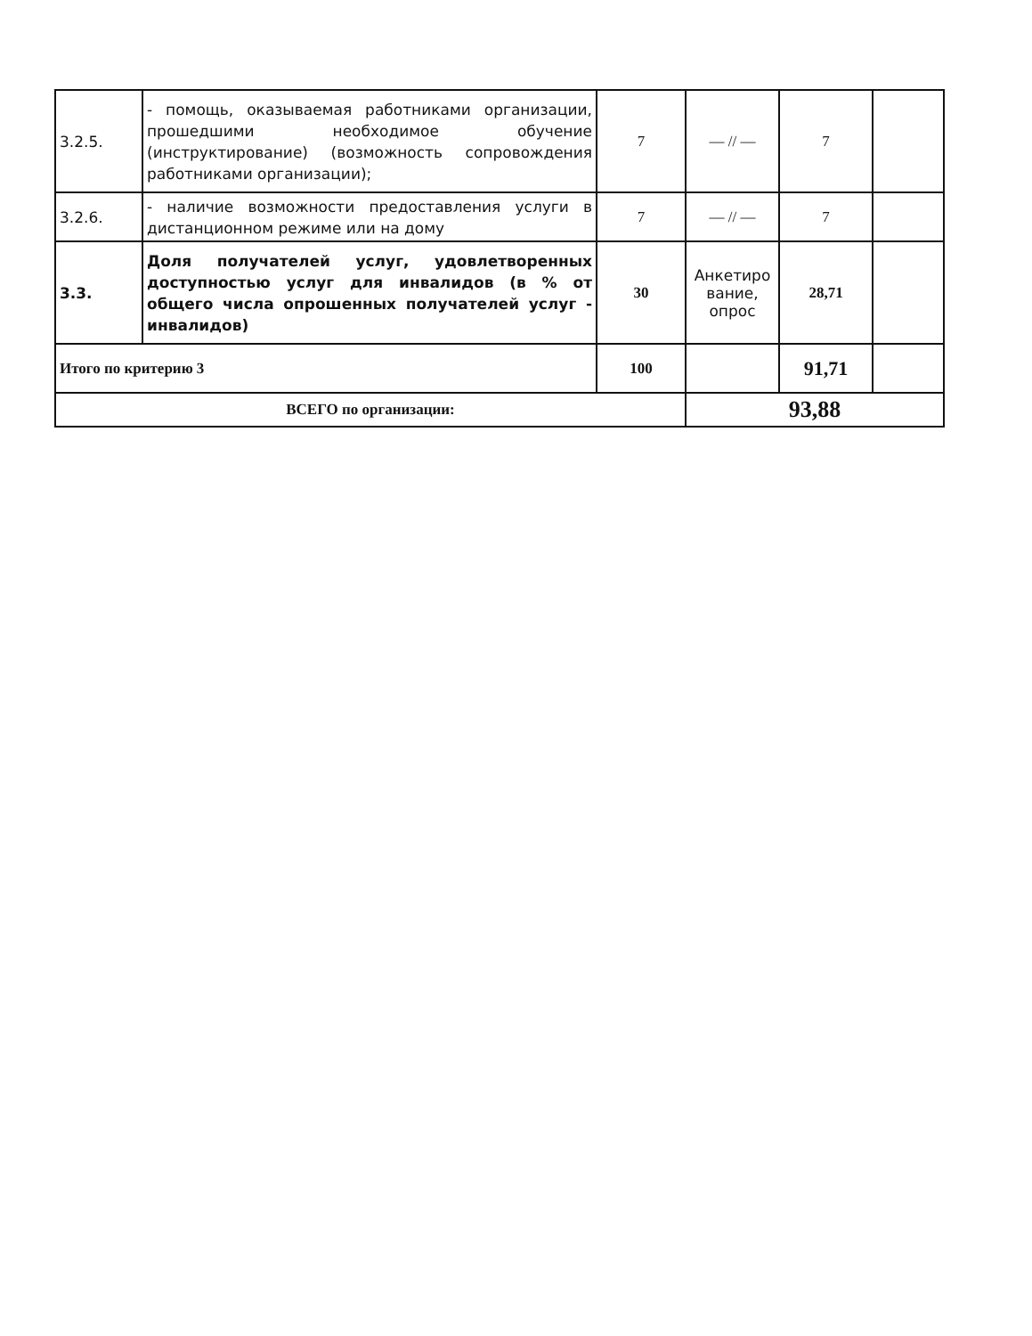| 3.2.5. | - помощь, оказываемая работниками организации, прошедшими необходимое обучение (инструктирование) (возможность сопровождения работниками организации); | 7 | — // — | 7 | |
| 3.2.6. | - наличие возможности предоставления услуги в дистанционном режиме или на дому | 7 | — // — | 7 | |
| 3.3. | Доля получателей услуг, удовлетворенных доступностью услуг для инвалидов (в % от общего числа опрошенных получателей услуг - инвалидов) | 30 | Анкетиро вание, опрос | 28,71 | |
| Итого по критерию 3 | | 100 | | 91,71 | |
| ВСЕГО по организации: | | | 93,88 | | |